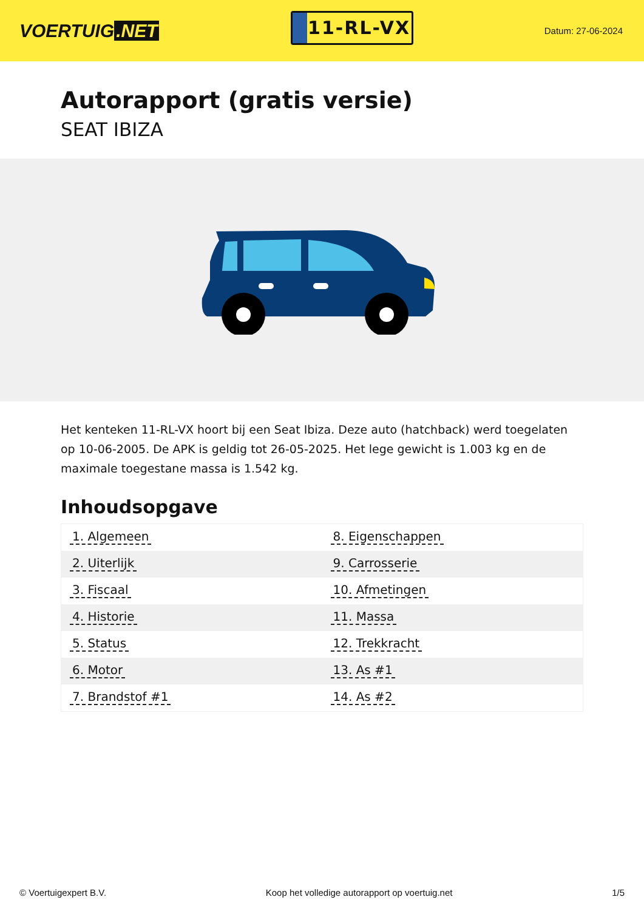VOERTUIG.NET
11-RL-VX
Datum: 27-06-2024
Autorapport (gratis versie)
SEAT IBIZA
Het kenteken 11-RL-VX hoort bij een Seat Ibiza. Deze auto (hatchback) werd toegelaten op 10-06-2005. De APK is geldig tot 26-05-2025. Het lege gewicht is 1.003 kg en de maximale toegestane massa is 1.542 kg.
Inhoudsopgave
| 1. Algemeen | 8. Eigenschappen |
| 2. Uiterlijk | 9. Carrosserie |
| 3. Fiscaal | 10. Afmetingen |
| 4. Historie | 11. Massa |
| 5. Status | 12. Trekkracht |
| 6. Motor | 13. As #1 |
| 7. Brandstof #1 | 14. As #2 |
© Voertuigexpert B.V. Koop het volledige autorapport op voertuig.net 1/5